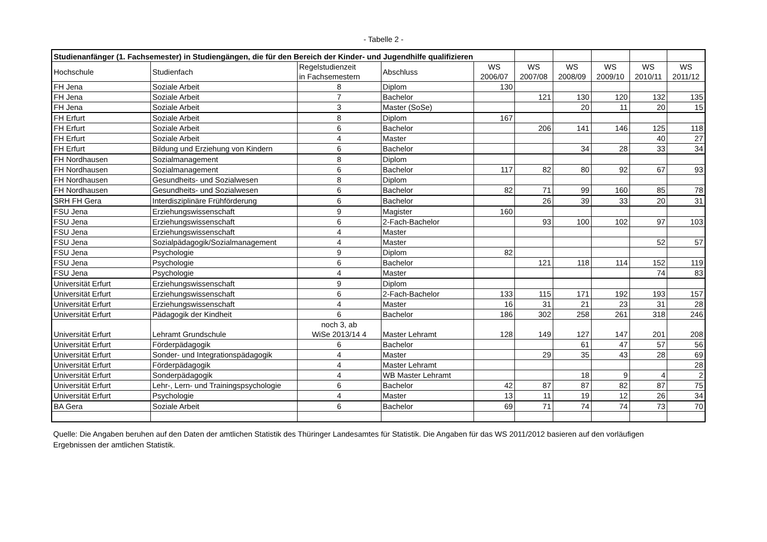- Tabelle 2 -
| Studienanfänger (1. Fachsemester) in Studiengängen, die für den Bereich der Kinder- und Jugendhilfe qualifizieren | | | | | | | | | |
| Hochschule | Studienfach | Regelstudienzeit in Fachsemestern | Abschluss | WS 2006/07 | WS 2007/08 | WS 2008/09 | WS 2009/10 | WS 2010/11 | WS 2011/12 |
| FH Jena | Soziale Arbeit | 8 | Diplom | 130 | | | | | |
| FH Jena | Soziale Arbeit | 7 | Bachelor | | 121 | 130 | 120 | 132 | 135 |
| FH Jena | Soziale Arbeit | 3 | Master (SoSe) | | | 20 | 11 | 20 | 15 |
| FH Erfurt | Soziale Arbeit | 8 | Diplom | 167 | | | | | |
| FH Erfurt | Soziale Arbeit | 6 | Bachelor | | 206 | 141 | 146 | 125 | 118 |
| FH Erfurt | Soziale Arbeit | 4 | Master | | | | | 40 | 27 |
| FH Erfurt | Bildung und Erziehung von Kindern | 6 | Bachelor | | | 34 | 28 | 33 | 34 |
| FH Nordhausen | Sozialmanagement | 8 | Diplom | | | | | | |
| FH Nordhausen | Sozialmanagement | 6 | Bachelor | 117 | 82 | 80 | 92 | 67 | 93 |
| FH Nordhausen | Gesundheits- und Sozialwesen | 8 | Diplom | | | | | | |
| FH Nordhausen | Gesundheits- und Sozialwesen | 6 | Bachelor | 82 | 71 | 99 | 160 | 85 | 78 |
| SRH FH Gera | Interdisziplinäre Frühförderung | 6 | Bachelor | | 26 | 39 | 33 | 20 | 31 |
| FSU Jena | Erziehungswissenschaft | 9 | Magister | 160 | | | | | |
| FSU Jena | Erziehungswissenschaft | 6 | 2-Fach-Bachelor | | 93 | 100 | 102 | 97 | 103 |
| FSU Jena | Erziehungswissenschaft | 4 | Master | | | | | | |
| FSU Jena | Sozialpädagogik/Sozialmanagement | 4 | Master | | | | | 52 | 57 |
| FSU Jena | Psychologie | 9 | Diplom | 82 | | | | | |
| FSU Jena | Psychologie | 6 | Bachelor | | 121 | 118 | 114 | 152 | 119 |
| FSU Jena | Psychologie | 4 | Master | | | | | 74 | 83 |
| Universität Erfurt | Erziehungswissenschaft | 9 | Diplom | | | | | | |
| Universität Erfurt | Erziehungswissenschaft | 6 | 2-Fach-Bachelor | 133 | 115 | 171 | 192 | 193 | 157 |
| Universität Erfurt | Erziehungswissenschaft | 4 | Master | 16 | 31 | 21 | 23 | 31 | 28 |
| Universität Erfurt | Pädagogik der Kindheit | 6 | Bachelor | 186 | 302 | 258 | 261 | 318 | 246 |
| Universität Erfurt | Lehramt Grundschule | noch 3, ab WiSe 2013/14 4 | Master Lehramt | 128 | 149 | 127 | 147 | 201 | 208 |
| Universität Erfurt | Förderpädagogik | 6 | Bachelor | | | 61 | 47 | 57 | 56 |
| Universität Erfurt | Sonder- und Integrationspädagogik | 4 | Master | | 29 | 35 | 43 | 28 | 69 |
| Universität Erfurt | Förderpädagogik | 4 | Master Lehramt | | | | | | 28 |
| Universität Erfurt | Sonderpädagogik | 4 | WB Master Lehramt | | | 18 | 9 | 4 | 2 |
| Universität Erfurt | Lehr-, Lern- und Trainingspsychologie | 6 | Bachelor | 42 | 87 | 87 | 82 | 87 | 75 |
| Universität Erfurt | Psychologie | 4 | Master | 13 | 11 | 19 | 12 | 26 | 34 |
| BA Gera | Soziale Arbeit | 6 | Bachelor | 69 | 71 | 74 | 74 | 73 | 70 |
Quelle: Die Angaben beruhen auf den Daten der amtlichen Statistik des Thüringer Landesamtes für Statistik. Die Angaben für das WS 2011/2012 basieren auf den vorläufigen Ergebnissen der amtlichen Statistik.